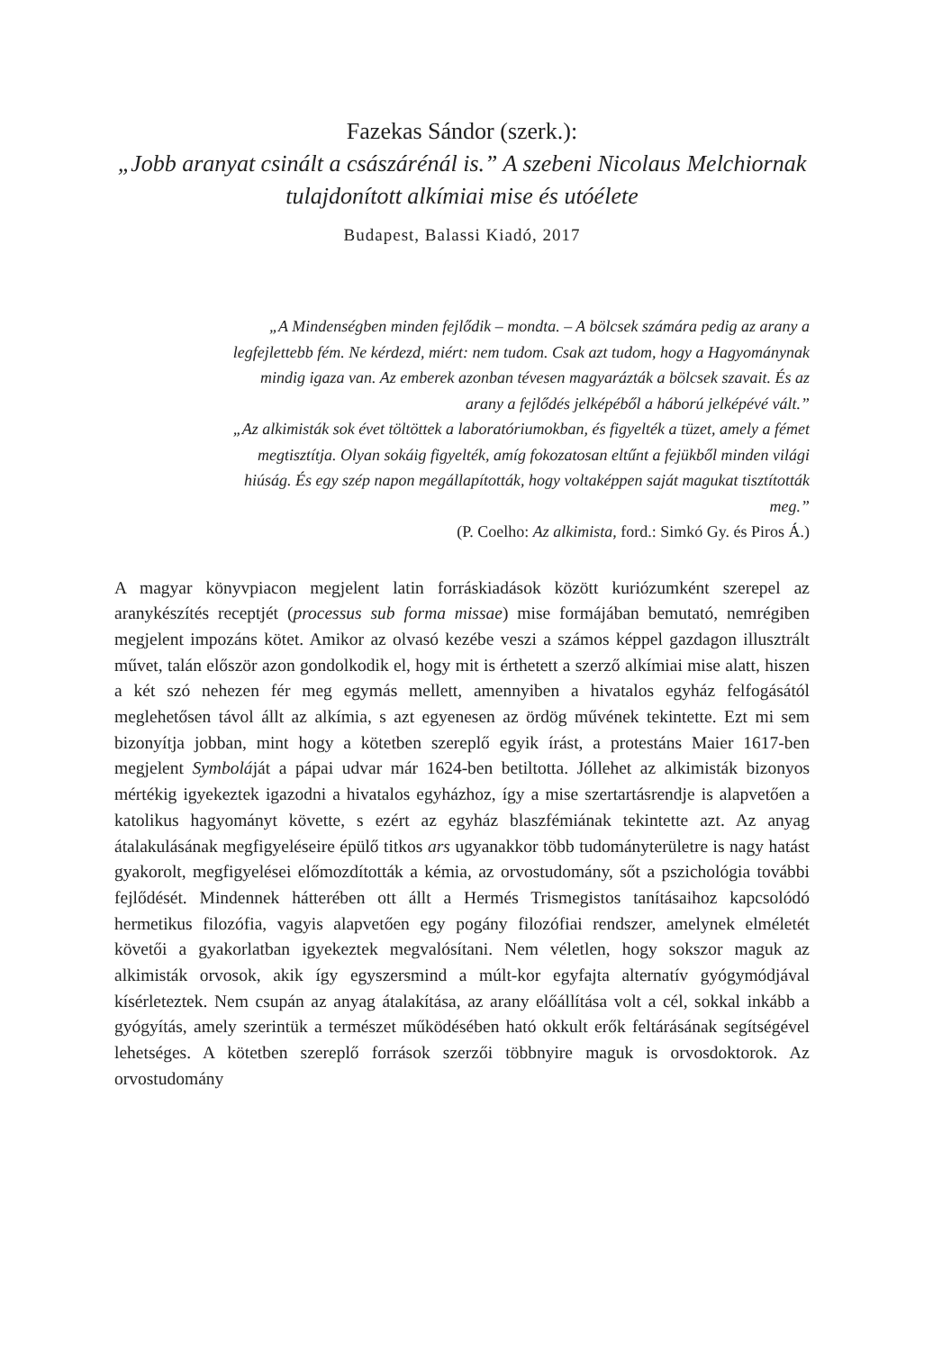Fazekas Sándor (szerk.):
„Jobb aranyat csinált a császárénál is.” A szebeni Nicolaus Melchiornak tulajdonított alkímiai mise és utóélete
Budapest, Balassi Kiadó, 2017
„A Mindenségben minden fejlődik – mondta. – A bölcsek számára pedig az arany a legfejlettebb fém. Ne kérdezd, miért: nem tudom. Csak azt tudom, hogy a Hagyománynak mindig igaza van. Az emberek azonban tévesen magyarázták a bölcsek szavait. És az arany a fejlődés jelképéből a háború jelképévé vált.”
„Az alkimisták sok évet töltöttek a laboratóriumokban, és figyelték a tüzet, amely a fémet megtisztítja. Olyan sokáig figyelték, amíg fokozatosan eltűnt a fejükből minden világi hiúság. És egy szép napon megállapították, hogy voltaképpen saját magukat tisztították meg.”
(P. Coelho: Az alkimista, ford.: Simkó Gy. és Piros Á.)
A magyar könyvpiacon megjelent latin forráskiadások között kuriózumként szerepel az aranykészítés receptjét (processus sub forma missae) mise formájában bemutató, nemrégiben megjelent impozáns kötet. Amikor az olvasó kezébe veszi a számos képpel gazdagon illusztrált művet, talán először azon gondolkodik el, hogy mit is érthetett a szerző alkímiai mise alatt, hiszen a két szó nehezen fér meg egymás mellett, amennyiben a hivatalos egyház felfogásától meglehetősen távol állt az alkímia, s azt egyenesen az ördög művének tekintette. Ezt mi sem bizonyítja jobban, mint hogy a kötetben szereplő egyik írást, a protestáns Maier 1617-ben megjelent Symboláját a pápai udvar már 1624-ben betiltotta. Jóllehet az alkimisták bizonyos mértékig igyekeztek igazodni a hivatalos egyházhoz, így a mise szertartásrendje is alapvetően a katolikus hagyományt követte, s ezért az egyház blaszfémiának tekintette azt. Az anyag átalakulásának megfigyeléseire épülő titkos ars ugyanakkor több tudományterületre is nagy hatást gyakorolt, megfigyelései előmozdították a kémia, az orvostudomány, sőt a pszichológia további fejlődését. Mindennek hátterében ott állt a Hermés Trismegistos tanításaihoz kapcsolódó hermetikus filozófia, vagyis alapvetően egy pogány filozófiai rendszer, amelynek elméletét követői a gyakorlatban igyekeztek megvalósítani. Nem véletlen, hogy sokszor maguk az alkimisták orvosok, akik így egyszersmind a múlt-kor egyfajta alternatív gyógymódjával kísérleteztek. Nem csupán az anyag átalakítása, az arany előállítása volt a cél, sokkal inkább a gyógyítás, amely szerintük a természet működésében ható okkult erők feltárásának segítségével lehetséges. A kötetben szereplő források szerzői többnyire maguk is orvosdoktorok. Az orvostudomány